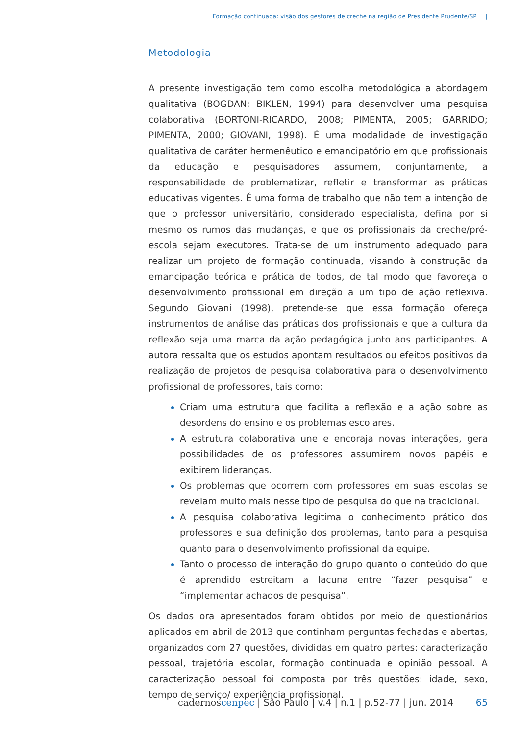Formação continuada: visão dos gestores de creche na região de Presidente Prudente/SP |
Metodologia
A presente investigação tem como escolha metodológica a abordagem qualitativa (BOGDAN; BIKLEN, 1994) para desenvolver uma pesquisa colaborativa (BORTONI-RICARDO, 2008; PIMENTA, 2005; GARRIDO; PIMENTA, 2000; GIOVANI, 1998). É uma modalidade de investigação qualitativa de caráter hermenêutico e emancipatório em que profissionais da educação e pesquisadores assumem, conjuntamente, a responsabilidade de problematizar, refletir e transformar as práticas educativas vigentes. É uma forma de trabalho que não tem a intenção de que o professor universitário, considerado especialista, defina por si mesmo os rumos das mudanças, e que os profissionais da creche/pré-escola sejam executores. Trata-se de um instrumento adequado para realizar um projeto de formação continuada, visando à construção da emancipação teórica e prática de todos, de tal modo que favoreça o desenvolvimento profissional em direção a um tipo de ação reflexiva. Segundo Giovani (1998), pretende-se que essa formação ofereça instrumentos de análise das práticas dos profissionais e que a cultura da reflexão seja uma marca da ação pedagógica junto aos participantes. A autora ressalta que os estudos apontam resultados ou efeitos positivos da realização de projetos de pesquisa colaborativa para o desenvolvimento profissional de professores, tais como:
Criam uma estrutura que facilita a reflexão e a ação sobre as desordens do ensino e os problemas escolares.
A estrutura colaborativa une e encoraja novas interações, gera possibilidades de os professores assumirem novos papéis e exibirem lideranças.
Os problemas que ocorrem com professores em suas escolas se revelam muito mais nesse tipo de pesquisa do que na tradicional.
A pesquisa colaborativa legitima o conhecimento prático dos professores e sua definição dos problemas, tanto para a pesquisa quanto para o desenvolvimento profissional da equipe.
Tanto o processo de interação do grupo quanto o conteúdo do que é aprendido estreitam a lacuna entre “fazer pesquisa” e “implementar achados de pesquisa”.
Os dados ora apresentados foram obtidos por meio de questionários aplicados em abril de 2013 que continham perguntas fechadas e abertas, organizados com 27 questões, divididas em quatro partes: caracterização pessoal, trajetória escolar, formação continuada e opinião pessoal. A caracterização pessoal foi composta por três questões: idade, sexo, tempo de serviço/ experiência profissional.
cadernos cenpec | São Paulo | v.4 | n.1 | p.52-77 | jun. 2014
65